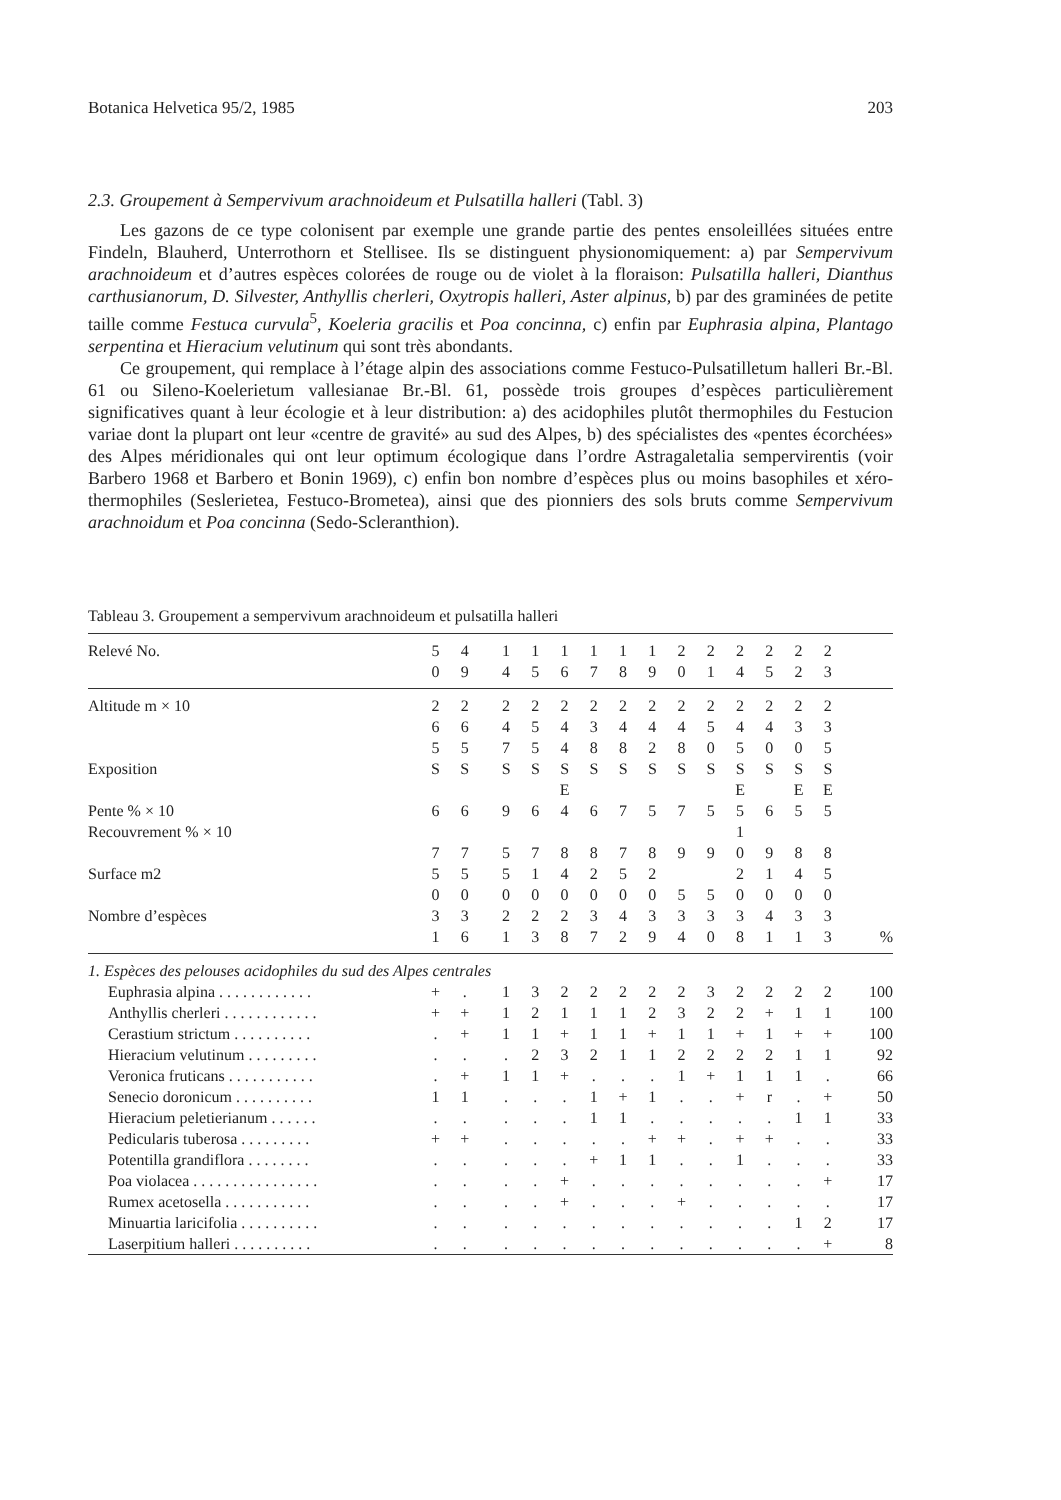Botanica Helvetica 95/2, 1985 203
2.3. Groupement à Sempervivum arachnoideum et Pulsatilla halleri (Tabl. 3)
Les gazons de ce type colonisent par exemple une grande partie des pentes ensoleillées situées entre Findeln, Blauherd, Unterrothorn et Stellisee. Ils se distinguent physionomiquement: a) par Sempervivum arachnoideum et d’autres espèces colorées de rouge ou de violet à la floraison: Pulsatilla halleri, Dianthus carthusianorum, D. Silvester, Anthyllis cherleri, Oxytropis halleri, Aster alpinus, b) par des graminées de petite taille comme Festuca curvula<sup>5</sup>, Koeleria gracilis et Poa concinna, c) enfin par Euphrasia alpina, Plantago serpentina et Hieracium velutinum qui sont très abondants.
Ce groupement, qui remplace à l’étage alpin des associations comme Festuco-Pulsatilletum halleri Br.-Bl. 61 ou Sileno-Koelerietum vallesianae Br.-Bl. 61, possède trois groupes d’espèces particulièrement significatives quant à leur écologie et à leur distribution: a) des acidophiles plutôt thermophiles du Festucion variae dont la plupart ont leur «centre de gravité» au sud des Alpes, b) des spécialistes des «pentes écorchées» des Alpes méridionales qui ont leur optimum écologique dans l’ordre Astragaletalia sempervirentis (voir Barbero 1968 et Barbero et Bonin 1969), c) enfin bon nombre d’espèces plus ou moins basophiles et xéro-thermophiles (Seslerietea, Festuco-Brometea), ainsi que des pionniers des sols bruts comme Sempervivum arachnoidum et Poa concinna (Sedo-Scleranthion).
Tableau 3. Groupement a sempervivum arachnoideum et pulsatilla halleri
| Relevé No. | 5 | 4 | | 1 | 1 | 1 | 1 | 1 | 1 | 2 | 2 | 2 | 2 | 2 | 2 | |
| | 0 | 9 | | 4 | 5 | 6 | 7 | 8 | 9 | 0 | 1 | 4 | 5 | 2 | 3 | |
| Altitude m × 10 | 2 | 2 | | 2 | 2 | 2 | 2 | 2 | 2 | 2 | 2 | 2 | 2 | 2 | 2 | |
| | 6 | 6 | | 4 | 5 | 4 | 3 | 4 | 4 | 4 | 5 | 4 | 4 | 3 | 3 | |
| | 5 | 5 | | 7 | 5 | 4 | 8 | 8 | 2 | 8 | 0 | 5 | 0 | 0 | 5 | |
| Exposition | S | S | | S | S | S | S | S | S | S | S | S | S | S | S | |
| | | | | | | E | | | | | | E | | E | E | |
| Pente % × 10 | 6 | 6 | | 9 | 6 | 4 | 6 | 7 | 5 | 7 | 5 | 5 | 6 | 5 | 5 | |
| Recouvrement % × 10 | | | | | | | | | | | | 1 | | | | |
| | 7 | 7 | | 5 | 7 | 8 | 8 | 7 | 8 | 9 | 9 | 0 | 9 | 8 | 8 | |
| Surface m2 | 5 | 5 | | 5 | 1 | 4 | 2 | 5 | 2 | | | 2 | 1 | 4 | 5 | |
| | 0 | 0 | | 0 | 0 | 0 | 0 | 0 | 0 | 5 | 5 | 0 | 0 | 0 | 0 | |
| Nombre d’espèces | 3 | 3 | | 2 | 2 | 2 | 3 | 4 | 3 | 3 | 3 | 3 | 4 | 3 | 3 | |
| | 1 | 6 | | 1 | 3 | 8 | 7 | 2 | 9 | 4 | 0 | 8 | 1 | 1 | 3 | % |
| 1. Espèces des pelouses acidophiles du sud des Alpes centrales | | | | | | | | | | | | | | | | |
| Euphrasia alpina . . . . . . . . . . . . | + | . | | 1 | 3 | 2 | 2 | 2 | 2 | 2 | 3 | 2 | 2 | 2 | 2 | 100 |
| Anthyllis cherleri . . . . . . . . . . . . | + | + | | 1 | 2 | 1 | 1 | 1 | 2 | 3 | 2 | 2 | + | 1 | 1 | 100 |
| Cerastium strictum . . . . . . . . . . | . | + | | 1 | 1 | + | 1 | 1 | + | 1 | 1 | + | 1 | + | + | 100 |
| Hieracium velutinum . . . . . . . . . | . | . | | . | 2 | 3 | 2 | 1 | 1 | 2 | 2 | 2 | 2 | 1 | 1 | 92 |
| Veronica fruticans . . . . . . . . . . . | . | + | | 1 | 1 | + | . | . | . | 1 | + | 1 | 1 | 1 | . | 66 |
| Senecio doronicum . . . . . . . . . . | 1 | 1 | | . | . | . | 1 | + | 1 | . | . | + | r | . | + | 50 |
| Hieracium peletierianum . . . . . . | . | . | | . | . | . | 1 | 1 | . | . | . | . | . | 1 | 1 | 33 |
| Pedicularis tuberosa . . . . . . . . . | + | + | | . | . | . | . | . | + | + | . | + | + | . | . | 33 |
| Potentilla grandiflora . . . . . . . . | . | . | | . | . | . | + | 1 | 1 | . | . | 1 | . | . | . | 33 |
| Poa violacea . . . . . . . . . . . . . . . . | . | . | | . | . | + | . | . | . | . | . | . | . | . | + | 17 |
| Rumex acetosella . . . . . . . . . . . | . | . | | . | . | + | . | . | . | + | . | . | . | . | . | 17 |
| Minuartia laricifolia . . . . . . . . . . | . | . | | . | . | . | . | . | . | . | . | . | . | 1 | 2 | 17 |
| Laserpitium halleri . . . . . . . . . . | . | . | | . | . | . | . | . | . | . | . | . | . | . | + | 8 |